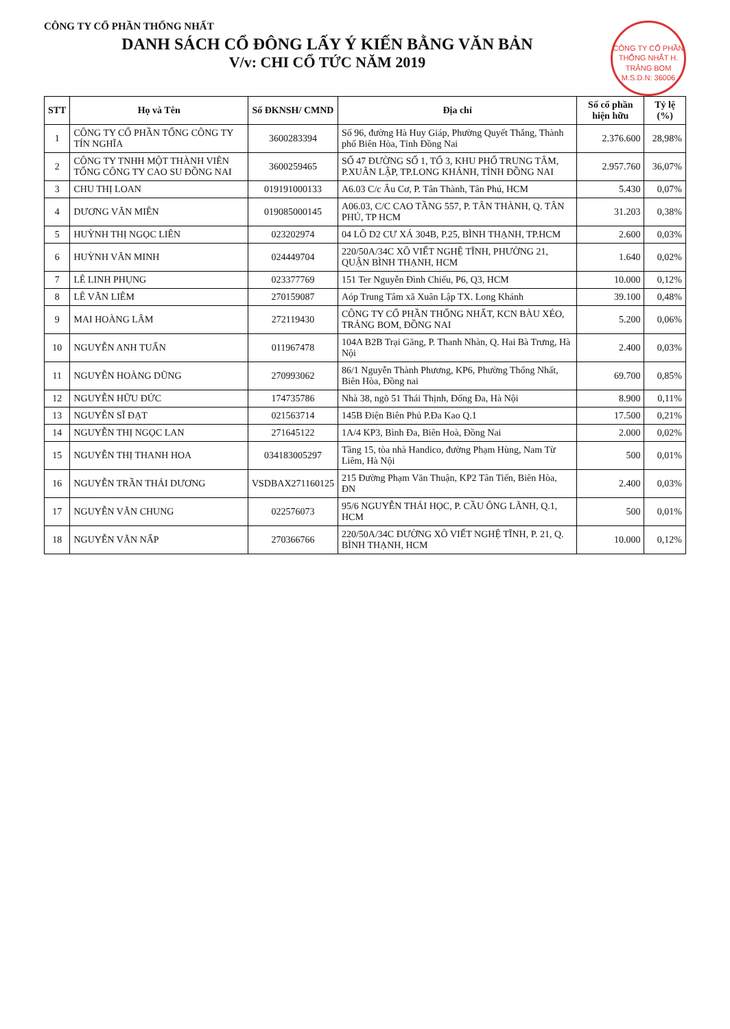CÔNG TY CỔ PHẦN THỐNG NHẤT H. TRẢNG BOM M.S.D.N: 36006
CÔNG TY CỔ PHẦN THỐNG NHẤT
DANH SÁCH CỔ ĐÔNG LẤY Ý KIẾN BẰNG VĂN BẢN
V/v: CHI CỔ TỨC NĂM 2019
| STT | Họ và Tên | Số ĐKNSH/ CMND | Địa chỉ | Số cổ phần hiện hữu | Tỷ lệ (%) |
| --- | --- | --- | --- | --- | --- |
| 1 | CÔNG TY CỔ PHẦN TỔNG CÔNG TY TÍN NGHĨA | 3600283394 | Số 96, đường Hà Huy Giáp, Phường Quyết Thắng, Thành phố Biên Hòa, Tỉnh Đồng Nai | 2.376.600 | 28,98% |
| 2 | CÔNG TY TNHH MỘT THÀNH VIÊN TỔNG CÔNG TY CAO SU ĐỒNG NAI | 3600259465 | SỐ 47 ĐƯỜNG SỐ 1, TỔ 3, KHU PHỐ TRUNG TÂM, P.XUÂN LẬP, TP.LONG KHÁNH, TỈNH ĐỒNG NAI | 2.957.760 | 36,07% |
| 3 | CHU THỊ LOAN | 019191000133 | A6.03 C/c Âu Cơ, P. Tân Thành, Tân Phú, HCM | 5.430 | 0,07% |
| 4 | DƯƠNG VĂN MIÊN | 019085000145 | A06.03, C/C CAO TẦNG 557, P. TÂN THÀNH, Q. TÂN PHÚ, TP HCM | 31.203 | 0,38% |
| 5 | HUỲNH THỊ NGỌC LIÊN | 023202974 | 04 LÔ D2 CƯ XÁ 304B, P.25, BÌNH THẠNH, TP.HCM | 2.600 | 0,03% |
| 6 | HUỲNH VĂN MINH | 024449704 | 220/50A/34C XÔ VIẾT NGHỆ TĨNH, PHƯỜNG 21, QUẬN BÌNH THẠNH, HCM | 1.640 | 0,02% |
| 7 | LÊ LINH PHỤNG | 023377769 | 151 Ter Nguyễn Đình Chiểu, P6, Q3, HCM | 10.000 | 0,12% |
| 8 | LÊ VĂN LIÊM | 270159087 | Aóp Trung Tâm xã Xuân Lập TX. Long Khánh | 39.100 | 0,48% |
| 9 | MAI HOÀNG LÂM | 272119430 | CÔNG TY CỔ PHẦN THỐNG NHẤT, KCN BÀU XÉO, TRẢNG BOM, ĐỒNG NAI | 5.200 | 0,06% |
| 10 | NGUYỄN ANH TUẤN | 011967478 | 104A B2B Trại Găng, P. Thanh Nhàn, Q. Hai Bà Trưng, Hà Nội | 2.400 | 0,03% |
| 11 | NGUYỄN HOÀNG DŨNG | 270993062 | 86/1 Nguyễn Thành Phương, KP6, Phường Thống Nhất, Biên Hòa, Đồng nai | 69.700 | 0,85% |
| 12 | NGUYỄN HỮU ĐỨC | 174735786 | Nhà 38, ngõ 51 Thái Thịnh, Đống Đa, Hà Nội | 8.900 | 0,11% |
| 13 | NGUYỄN SĨ ĐẠT | 021563714 | 145B Điện Biên Phủ P.Đa Kao Q.1 | 17.500 | 0,21% |
| 14 | NGUYỄN THỊ NGỌC LAN | 271645122 | 1A/4 KP3, Bình Đa, Biên Hoà, Đồng Nai | 2.000 | 0,02% |
| 15 | NGUYỄN THỊ THANH HOA | 034183005297 | Tầng 15, tòa nhà Handico, đường Phạm Hùng, Nam Từ Liêm, Hà Nội | 500 | 0,01% |
| 16 | NGUYỄN TRẦN THÁI DƯƠNG | VSDBAX271160125 | 215 Đường Phạm Văn Thuận, KP2 Tân Tiến, Biên Hòa, ĐN | 2.400 | 0,03% |
| 17 | NGUYỄN VĂN CHUNG | 022576073 | 95/6 NGUYỄN THÁI HỌC, P. CẦU ÔNG LÃNH, Q.1, HCM | 500 | 0,01% |
| 18 | NGUYỄN VĂN NẤP | 270366766 | 220/50A/34C ĐƯỜNG XÔ VIẾT NGHỆ TĨNH, P. 21, Q. BÌNH THẠNH, HCM | 10.000 | 0,12% |